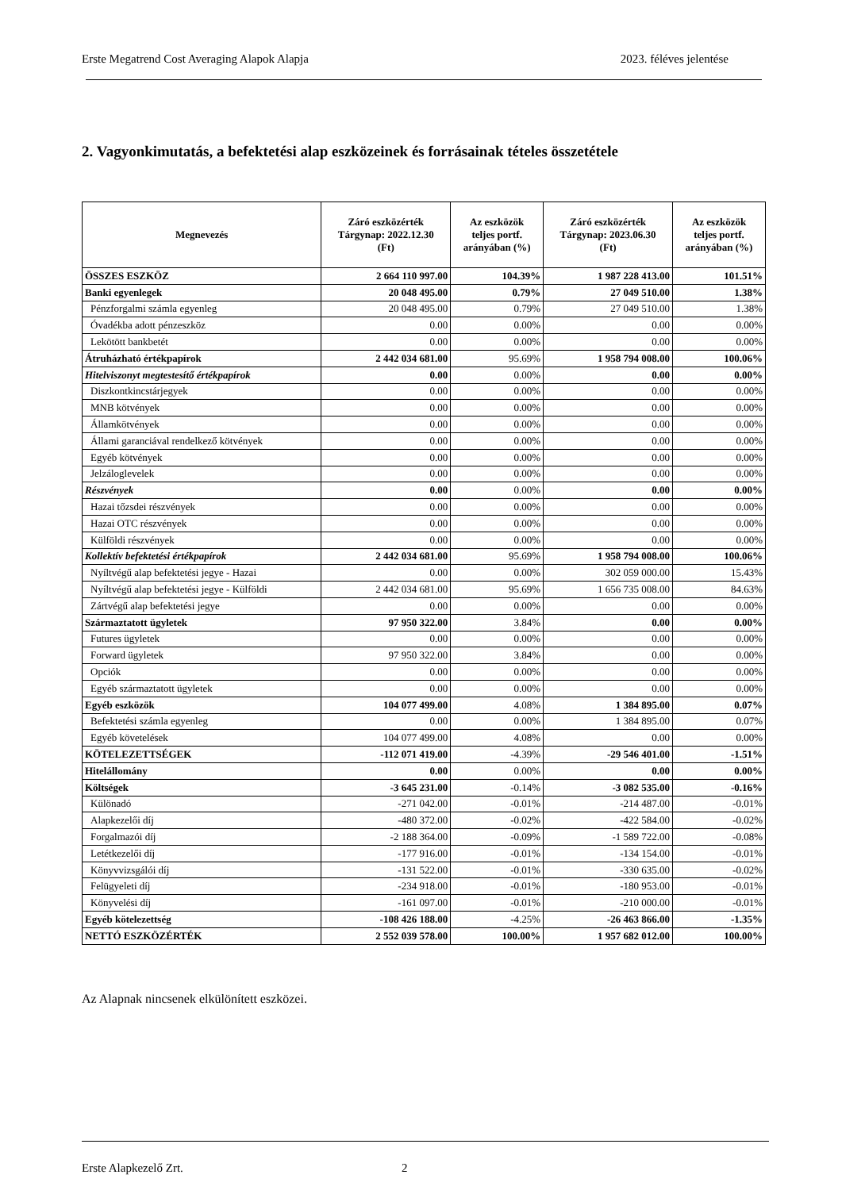Erste Megatrend Cost Averaging Alapok Alapja 2023. féléves jelentése
2. Vagyonkimutatás, a befektetési alap eszközeinek és forrásainak tételes összetétele
| Megnevezés | Záró eszközérték Tárgynap: 2022.12.30 (Ft) | Az eszközök teljes portf. arányában (%) | Záró eszközérték Tárgynap: 2023.06.30 (Ft) | Az eszközök teljes portf. arányában (%) |
| --- | --- | --- | --- | --- |
| ÖSSZES ESZKÖZ | 2 664 110 997.00 | 104.39% | 1 987 228 413.00 | 101.51% |
| Banki egyenlegek | 20 048 495.00 | 0.79% | 27 049 510.00 | 1.38% |
| Pénzforgalmi számla egyenleg | 20 048 495.00 | 0.79% | 27 049 510.00 | 1.38% |
| Óvadékba adott pénzeszköz | 0.00 | 0.00% | 0.00 | 0.00% |
| Lekötött bankbetét | 0.00 | 0.00% | 0.00 | 0.00% |
| Átruházható értékpapírok | 2 442 034 681.00 | 95.69% | 1 958 794 008.00 | 100.06% |
| Hitelviszonyt megtestesítő értékpapírok | 0.00 | 0.00% | 0.00 | 0.00% |
| Diszkontkincstárjegyek | 0.00 | 0.00% | 0.00 | 0.00% |
| MNB kötvények | 0.00 | 0.00% | 0.00 | 0.00% |
| Államkötvények | 0.00 | 0.00% | 0.00 | 0.00% |
| Állami garanciával rendelkező kötvények | 0.00 | 0.00% | 0.00 | 0.00% |
| Egyéb kötvények | 0.00 | 0.00% | 0.00 | 0.00% |
| Jelzáloglevelek | 0.00 | 0.00% | 0.00 | 0.00% |
| Részvények | 0.00 | 0.00% | 0.00 | 0.00% |
| Hazai tőzsdei részvények | 0.00 | 0.00% | 0.00 | 0.00% |
| Hazai OTC részvények | 0.00 | 0.00% | 0.00 | 0.00% |
| Külföldi részvények | 0.00 | 0.00% | 0.00 | 0.00% |
| Kollektív befektetési értékpapírok | 2 442 034 681.00 | 95.69% | 1 958 794 008.00 | 100.06% |
| Nyíltvégű alap befektetési jegye - Hazai | 0.00 | 0.00% | 302 059 000.00 | 15.43% |
| Nyíltvégű alap befektetési jegye - Külföldi | 2 442 034 681.00 | 95.69% | 1 656 735 008.00 | 84.63% |
| Zártvégű alap befektetési jegye | 0.00 | 0.00% | 0.00 | 0.00% |
| Származtatott ügyletek | 97 950 322.00 | 3.84% | 0.00 | 0.00% |
| Futures ügyletek | 0.00 | 0.00% | 0.00 | 0.00% |
| Forward ügyletek | 97 950 322.00 | 3.84% | 0.00 | 0.00% |
| Opciók | 0.00 | 0.00% | 0.00 | 0.00% |
| Egyéb származtatott ügyletek | 0.00 | 0.00% | 0.00 | 0.00% |
| Egyéb eszközök | 104 077 499.00 | 4.08% | 1 384 895.00 | 0.07% |
| Befektetési számla egyenleg | 0.00 | 0.00% | 1 384 895.00 | 0.07% |
| Egyéb követelések | 104 077 499.00 | 4.08% | 0.00 | 0.00% |
| KÖTELEZETTSÉGEK | -112 071 419.00 | -4.39% | -29 546 401.00 | -1.51% |
| Hitelállomány | 0.00 | 0.00% | 0.00 | 0.00% |
| Költségek | -3 645 231.00 | -0.14% | -3 082 535.00 | -0.16% |
| Különadó | -271 042.00 | -0.01% | -214 487.00 | -0.01% |
| Alapkezelői díj | -480 372.00 | -0.02% | -422 584.00 | -0.02% |
| Forgalmazói díj | -2 188 364.00 | -0.09% | -1 589 722.00 | -0.08% |
| Letétkezelői díj | -177 916.00 | -0.01% | -134 154.00 | -0.01% |
| Könyvvizsgálói díj | -131 522.00 | -0.01% | -330 635.00 | -0.02% |
| Felügyeleti díj | -234 918.00 | -0.01% | -180 953.00 | -0.01% |
| Könyvelési díj | -161 097.00 | -0.01% | -210 000.00 | -0.01% |
| Egyéb kötelezettség | -108 426 188.00 | -4.25% | -26 463 866.00 | -1.35% |
| NETTÓ ESZKÖZÉRTÉK | 2 552 039 578.00 | 100.00% | 1 957 682 012.00 | 100.00% |
Az Alapnak nincsenek elkülönített eszközei.
Erste Alapkezelő Zrt. 2